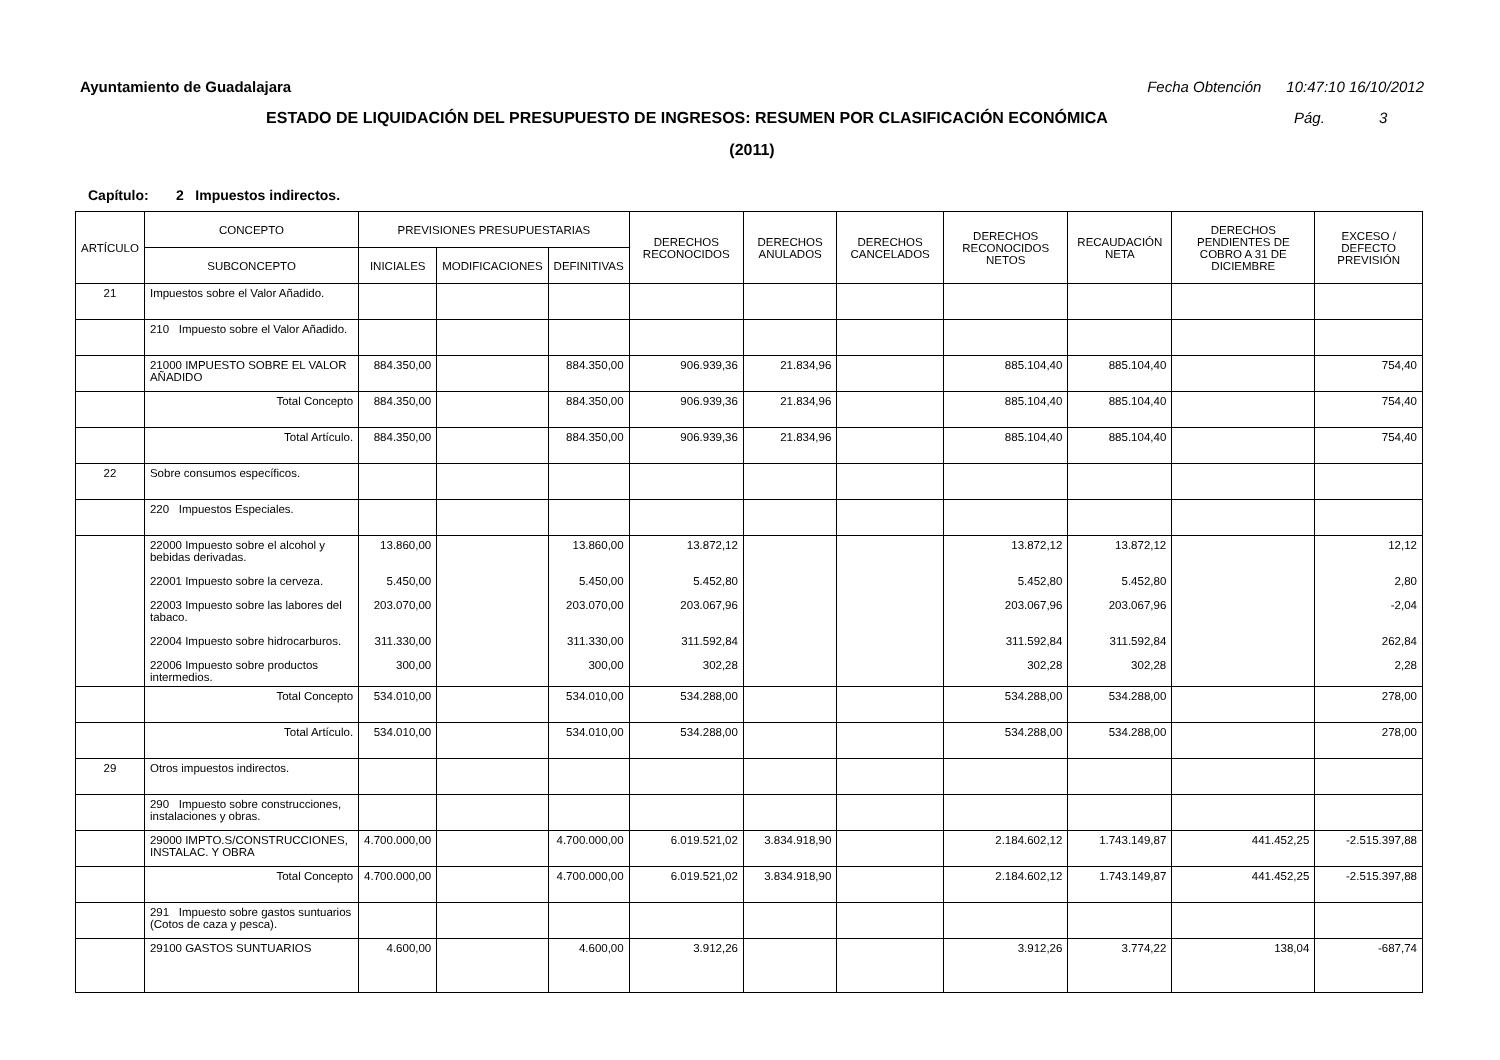Ayuntamiento de Guadalajara Fecha Obtención 10:47:10 16/10/2012
ESTADO DE LIQUIDACIÓN DEL PRESUPUESTO DE INGRESOS: RESUMEN POR CLASIFICACIÓN ECONÓMICA
Pág. 3
(2011)
Capítulo: 2 Impuestos indirectos.
| ARTÍCULO | CONCEPTO | PREVISIONES PRESUPUESTARIAS | | | DERECHOS RECONOCIDOS | DERECHOS ANULADOS | DERECHOS CANCELADOS | DERECHOS RECONOCIDOS NETOS | RECAUDACIÓN NETA | DERECHOS PENDIENTES DE COBRO A 31 DE DICIEMBRE | EXCESO / DEFECTO PREVISIÓN |
| --- | --- | --- | --- | --- | --- | --- | --- | --- | --- | --- | --- |
| | SUBCONCEPTO | INICIALES | MODIFICACIONES | DEFINITIVAS | | | | | | | |
| 21 | Impuestos sobre el Valor Añadido. | | | | | | | | | | |
| | 210 Impuesto sobre el Valor Añadido. | | | | | | | | | | |
| | 21000 IMPUESTO SOBRE EL VALOR AÑADIDO | 884.350,00 | | 884.350,00 | 906.939,36 | 21.834,96 | | 885.104,40 | 885.104,40 | | 754,40 |
| | Total Concepto | 884.350,00 | | 884.350,00 | 906.939,36 | 21.834,96 | | 885.104,40 | 885.104,40 | | 754,40 |
| | Total Artículo. | 884.350,00 | | 884.350,00 | 906.939,36 | 21.834,96 | | 885.104,40 | 885.104,40 | | 754,40 |
| 22 | Sobre consumos específicos. | | | | | | | | | | |
| | 220 Impuestos Especiales. | | | | | | | | | | |
| | 22000 Impuesto sobre el alcohol y bebidas derivadas. 22001 Impuesto sobre la cerveza. 22003 Impuesto sobre las labores del tabaco. 22004 Impuesto sobre hidrocarburos. 22006 Impuesto sobre productos intermedios. | 13.860,00 5.450,00 203.070,00 311.330,00 300,00 | | 13.860,00 5.450,00 203.070,00 311.330,00 300,00 | 13.872,12 5.452,80 203.067,96 311.592,84 302,28 | | | 13.872,12 5.452,80 203.067,96 311.592,84 302,28 | 13.872,12 5.452,80 203.067,96 311.592,84 302,28 | | 12,12 2,80 -2,04 262,84 2,28 |
| | Total Concepto | 534.010,00 | | 534.010,00 | 534.288,00 | | | 534.288,00 | 534.288,00 | | 278,00 |
| | Total Artículo. | 534.010,00 | | 534.010,00 | 534.288,00 | | | 534.288,00 | 534.288,00 | | 278,00 |
| 29 | Otros impuestos indirectos. | | | | | | | | | | |
| | 290 Impuesto sobre construcciones, instalaciones y obras. | | | | | | | | | | |
| | 29000 IMPTO.S/CONSTRUCCIONES, INSTALAC. Y OBRA | 4.700.000,00 | | 4.700.000,00 | 6.019.521,02 | 3.834.918,90 | | 2.184.602,12 | 1.743.149,87 | 441.452,25 | -2.515.397,88 |
| | Total Concepto | 4.700.000,00 | | 4.700.000,00 | 6.019.521,02 | 3.834.918,90 | | 2.184.602,12 | 1.743.149,87 | 441.452,25 | -2.515.397,88 |
| | 291 Impuesto sobre gastos suntuarios (Cotos de caza y pesca). | | | | | | | | | | |
| | 29100 GASTOS SUNTUARIOS | 4.600,00 | | 4.600,00 | 3.912,26 | | | 3.912,26 | 3.774,22 | 138,04 | -687,74 |